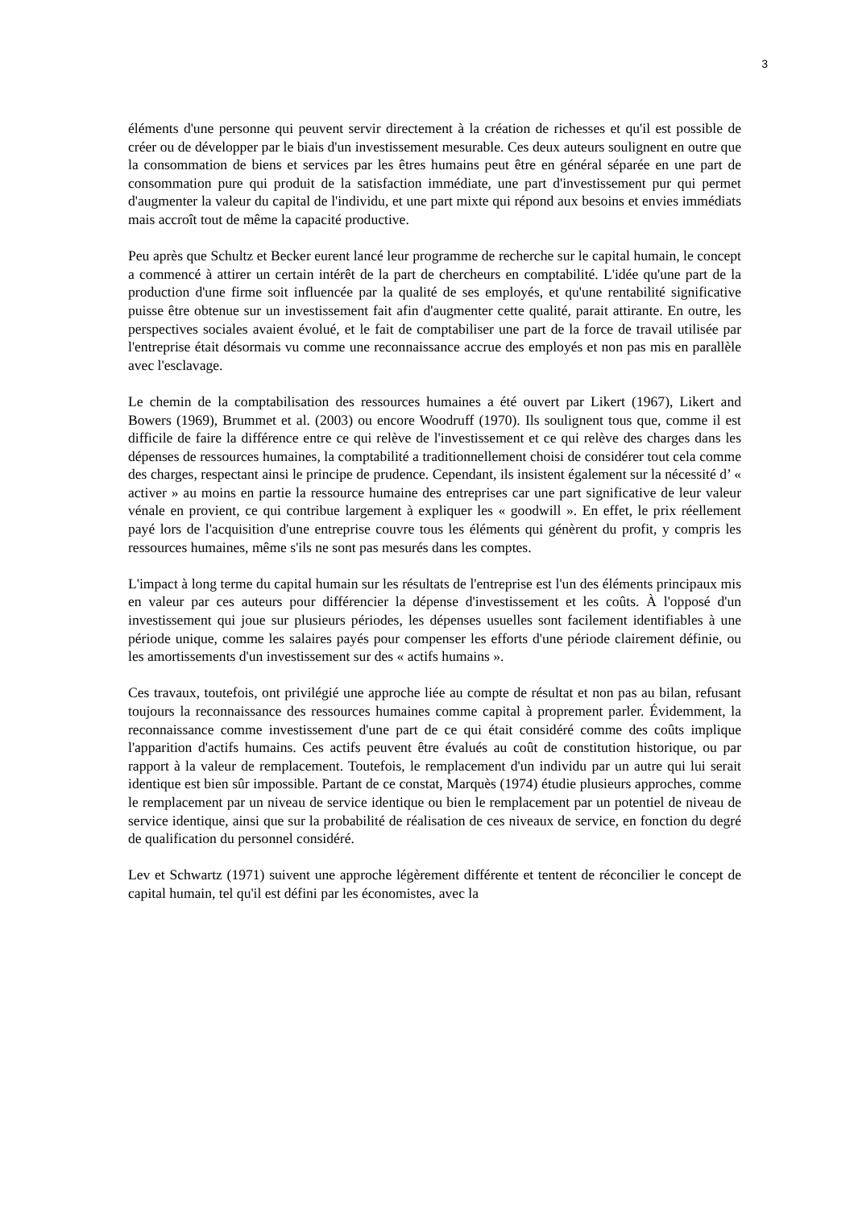3
éléments d'une personne qui peuvent servir directement à la création de richesses et qu'il est possible de créer ou de développer par le biais d'un investissement mesurable. Ces deux auteurs soulignent en outre que la consommation de biens et services par les êtres humains peut être en général séparée en une part de consommation pure qui produit de la satisfaction immédiate, une part d'investissement pur qui permet d'augmenter la valeur du capital de l'individu, et une part mixte qui répond aux besoins et envies immédiats mais accroît tout de même la capacité productive.
Peu après que Schultz et Becker eurent lancé leur programme de recherche sur le capital humain, le concept a commencé à attirer un certain intérêt de la part de chercheurs en comptabilité. L'idée qu'une part de la production d'une firme soit influencée par la qualité de ses employés, et qu'une rentabilité significative puisse être obtenue sur un investissement fait afin d'augmenter cette qualité, parait attirante. En outre, les perspectives sociales avaient évolué, et le fait de comptabiliser une part de la force de travail utilisée par l'entreprise était désormais vu comme une reconnaissance accrue des employés et non pas mis en parallèle avec l'esclavage.
Le chemin de la comptabilisation des ressources humaines a été ouvert par Likert (1967), Likert and Bowers (1969), Brummet et al. (2003) ou encore Woodruff (1970). Ils soulignent tous que, comme il est difficile de faire la différence entre ce qui relève de l'investissement et ce qui relève des charges dans les dépenses de ressources humaines, la comptabilité a traditionnellement choisi de considérer tout cela comme des charges, respectant ainsi le principe de prudence. Cependant, ils insistent également sur la nécessité d’ « activer » au moins en partie la ressource humaine des entreprises car une part significative de leur valeur vénale en provient, ce qui contribue largement à expliquer les « goodwill ». En effet, le prix réellement payé lors de l'acquisition d'une entreprise couvre tous les éléments qui génèrent du profit, y compris les ressources humaines, même s'ils ne sont pas mesurés dans les comptes.
L'impact à long terme du capital humain sur les résultats de l'entreprise est l'un des éléments principaux mis en valeur par ces auteurs pour différencier la dépense d'investissement et les coûts. À l'opposé d'un investissement qui joue sur plusieurs périodes, les dépenses usuelles sont facilement identifiables à une période unique, comme les salaires payés pour compenser les efforts d'une période clairement définie, ou les amortissements d'un investissement sur des « actifs humains ».
Ces travaux, toutefois, ont privilégié une approche liée au compte de résultat et non pas au bilan, refusant toujours la reconnaissance des ressources humaines comme capital à proprement parler. Évidemment, la reconnaissance comme investissement d'une part de ce qui était considéré comme des coûts implique l'apparition d'actifs humains. Ces actifs peuvent être évalués au coût de constitution historique, ou par rapport à la valeur de remplacement. Toutefois, le remplacement d'un individu par un autre qui lui serait identique est bien sûr impossible. Partant de ce constat, Marquès (1974) étudie plusieurs approches, comme le remplacement par un niveau de service identique ou bien le remplacement par un potentiel de niveau de service identique, ainsi que sur la probabilité de réalisation de ces niveaux de service, en fonction du degré de qualification du personnel considéré.
Lev et Schwartz (1971) suivent une approche légèrement différente et tentent de réconcilier le concept de capital humain, tel qu'il est défini par les économistes, avec la